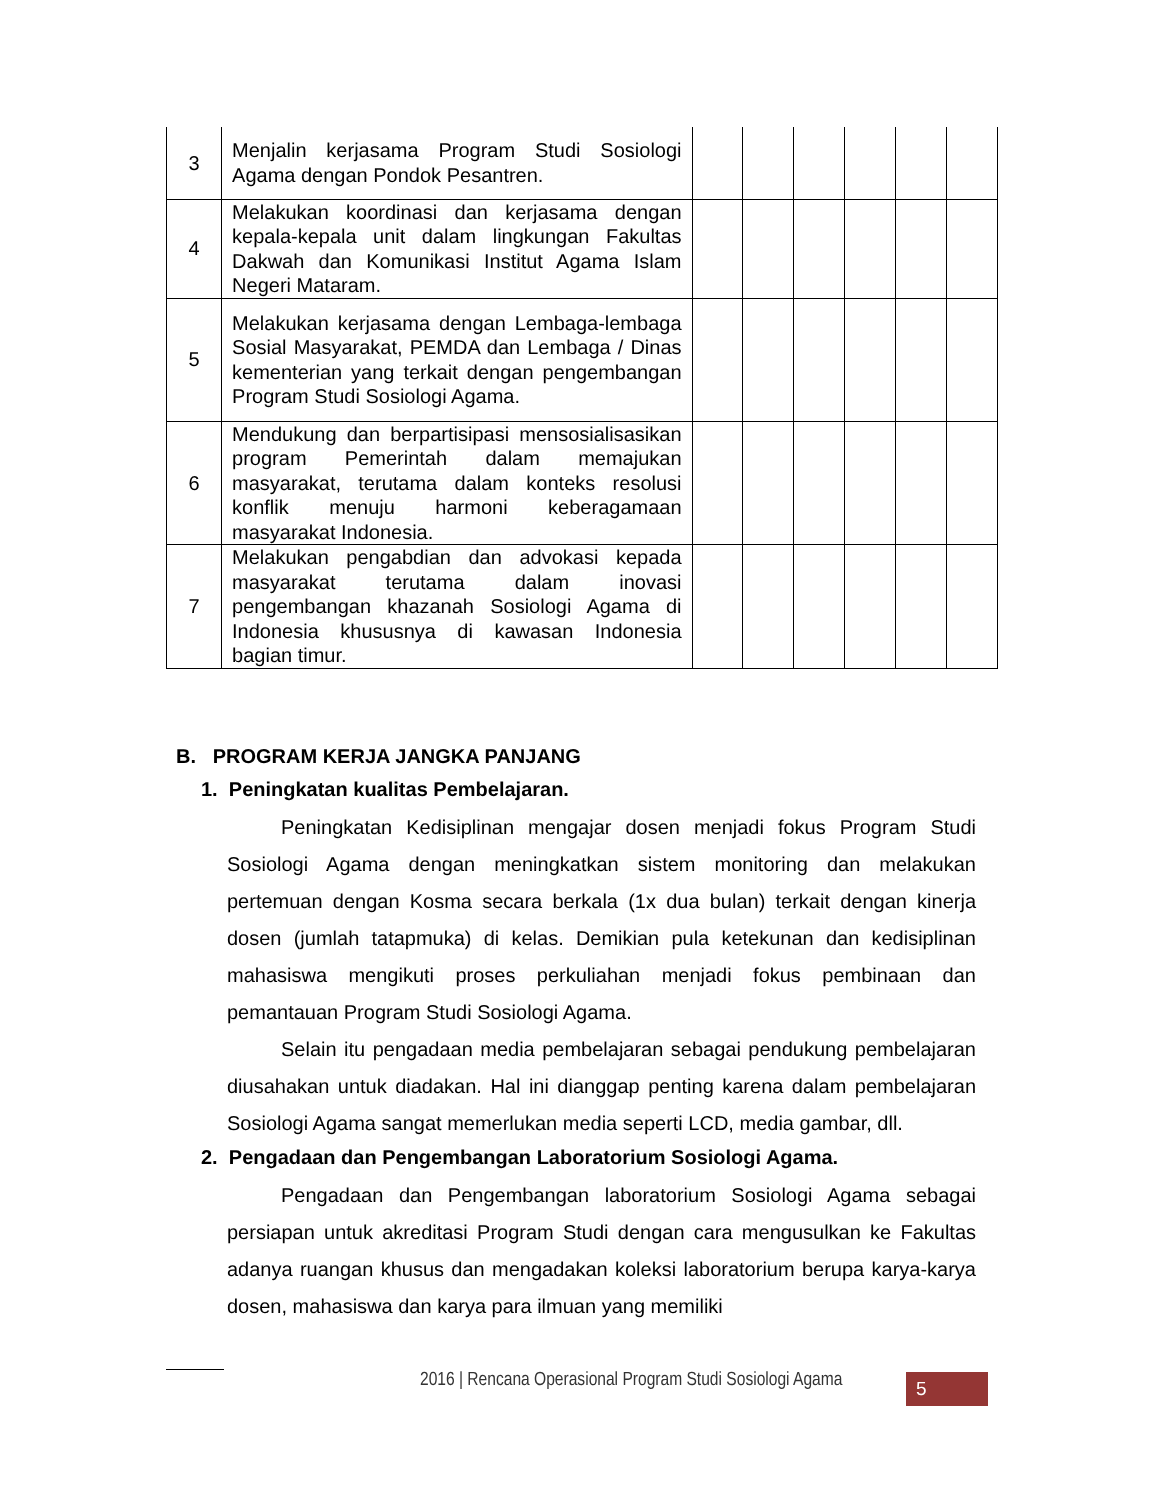| 3 | Menjalin kerjasama Program Studi Sosiologi Agama dengan Pondok Pesantren. | | | | | | |
| 4 | Melakukan koordinasi dan kerjasama dengan kepala-kepala unit dalam lingkungan Fakultas Dakwah dan Komunikasi Institut Agama Islam Negeri Mataram. | | | | | | |
| 5 | Melakukan kerjasama dengan Lembaga-lembaga Sosial Masyarakat, PEMDA dan Lembaga / Dinas kementerian yang terkait dengan pengembangan Program Studi Sosiologi Agama. | | | | | | |
| 6 | Mendukung dan berpartisipasi mensosialisasikan program Pemerintah dalam memajukan masyarakat, terutama dalam konteks resolusi konflik menuju harmoni keberagamaan masyarakat Indonesia. | | | | | | |
| 7 | Melakukan pengabdian dan advokasi kepada masyarakat terutama dalam inovasi pengembangan khazanah Sosiologi Agama di Indonesia khususnya di kawasan Indonesia bagian timur. | | | | | | |
B. PROGRAM KERJA JANGKA PANJANG
1. Peningkatan kualitas Pembelajaran.
Peningkatan Kedisiplinan mengajar dosen menjadi fokus Program Studi Sosiologi Agama dengan meningkatkan sistem monitoring dan melakukan pertemuan dengan Kosma secara berkala (1x dua bulan) terkait dengan kinerja dosen (jumlah tatapmuka) di kelas. Demikian pula ketekunan dan kedisiplinan mahasiswa mengikuti proses perkuliahan menjadi fokus pembinaan dan pemantauan Program Studi Sosiologi Agama.
Selain itu pengadaan media pembelajaran sebagai pendukung pembelajaran diusahakan untuk diadakan. Hal ini dianggap penting karena dalam pembelajaran Sosiologi Agama sangat memerlukan media seperti LCD, media gambar, dll.
2. Pengadaan dan Pengembangan Laboratorium Sosiologi Agama.
Pengadaan dan Pengembangan laboratorium Sosiologi Agama sebagai persiapan untuk akreditasi Program Studi dengan cara mengusulkan ke Fakultas adanya ruangan khusus dan mengadakan koleksi laboratorium berupa karya-karya dosen, mahasiswa dan karya para ilmuan yang memiliki
2016 | Rencana Operasional Program Studi Sosiologi Agama
5